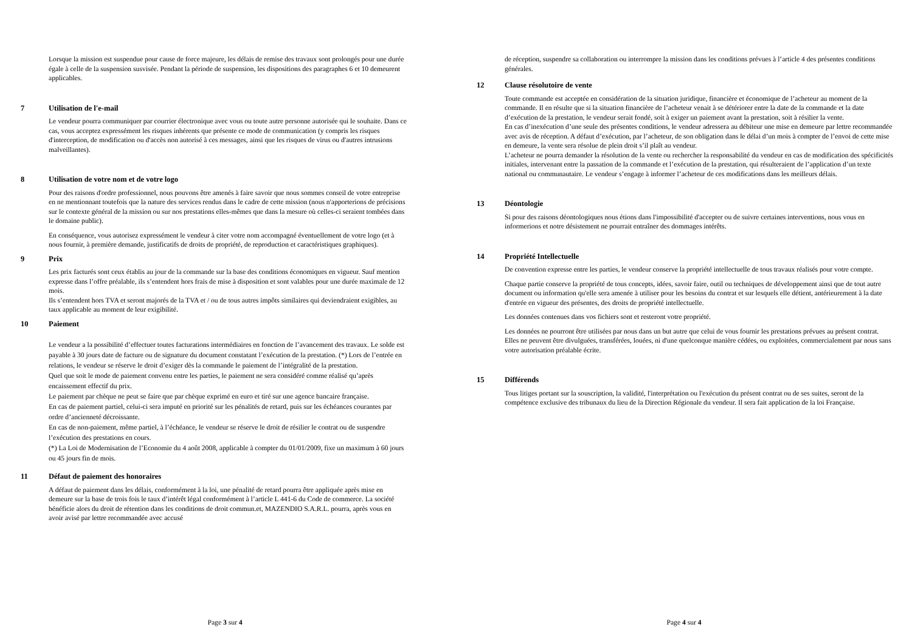Lorsque la mission est suspendue pour cause de force majeure, les délais de remise des travaux sont prolongés pour une durée égale à celle de la suspension susvisée. Pendant la période de suspension, les dispositions des paragraphes 6 et 10 demeurent applicables.
7 Utilisation de l'e-mail
Le vendeur pourra communiquer par courrier électronique avec vous ou toute autre personne autorisée qui le souhaite. Dans ce cas, vous acceptez expressément les risques inhérents que présente ce mode de communication (y compris les risques d'interception, de modification ou d'accès non autorisé à ces messages, ainsi que les risques de virus ou d'autres intrusions malveillantes).
8 Utilisation de votre nom et de votre logo
Pour des raisons d'ordre professionnel, nous pouvons être amenés à faire savoir que nous sommes conseil de votre entreprise en ne mentionnant toutefois que la nature des services rendus dans le cadre de cette mission (nous n'apporterions de précisions sur le contexte général de la mission ou sur nos prestations elles-mêmes que dans la mesure où celles-ci seraient tombées dans le domaine public).
En conséquence, vous autorisez expressément le vendeur à citer votre nom accompagné éventuellement de votre logo (et à nous fournir, à première demande, justificatifs de droits de propriété, de reproduction et caractéristiques graphiques).
9 Prix
Les prix facturés sont ceux établis au jour de la commande sur la base des conditions économiques en vigueur. Sauf mention expresse dans l’offre préalable, ils s’entendent hors frais de mise à disposition et sont valables pour une durée maximale de 12 mois.
Ils s’entendent hors TVA et seront majorés de la TVA et / ou de tous autres impôts similaires qui deviendraient exigibles, au taux applicable au moment de leur exigibilité.
10 Paiement
Le vendeur a la possibilité d’effectuer toutes facturations intermédiaires en fonction de l’avancement des travaux. Le solde est payable à 30 jours date de facture ou de signature du document constatant l’exécution de la prestation. (*) Lors de l’entrée en relations, le vendeur se réserve le droit d’exiger dès la commande le paiement de l’intégralité de la prestation.
Quel que soit le mode de paiement convenu entre les parties, le paiement ne sera considéré comme réalisé qu’après encaissement effectif du prix.
Le paiement par chèque ne peut se faire que par chèque exprimé en euro et tiré sur une agence bancaire française.
En cas de paiement partiel, celui-ci sera imputé en priorité sur les pénalités de retard, puis sur les échéances courantes par ordre d’ancienneté décroissante.
En cas de non-paiement, même partiel, à l’échéance, le vendeur se réserve le droit de résilier le contrat ou de suspendre l’exécution des prestations en cours.
(*) La Loi de Modernisation de l’Economie du 4 août 2008, applicable à compter du 01/01/2009, fixe un maximum à 60 jours ou 45 jours fin de mois.
11 Défaut de paiement des honoraires
A défaut de paiement dans les délais, conformément à la loi, une pénalité de retard pourra être appliquée après mise en demeure sur la base de trois fois le taux d’intérêt légal conformément à l’article L 441-6 du Code de commerce. La société bénéficie alors du droit de rétention dans les conditions de droit commun.et, MAZENDIO S.A.R.L. pourra, après vous en avoir avisé par lettre recommandée avec accusé
Page 3 sur 4
de réception, suspendre sa collaboration ou interrompre la mission dans les conditions prévues à l’article 4 des présentes conditions générales.
12 Clause résolutoire de vente
Toute commande est acceptée en considération de la situation juridique, financière et économique de l’acheteur au moment de la commande. Il en résulte que si la situation financière de l’acheteur venait à se détériorer entre la date de la commande et la date d’exécution de la prestation, le vendeur serait fondé, soit à exiger un paiement avant la prestation, soit à résilier la vente.
En cas d’inexécution d’une seule des présentes conditions, le vendeur adressera au débiteur une mise en demeure par lettre recommandée avec avis de réception. A défaut d’exécution, par l’acheteur, de son obligation dans le délai d’un mois à compter de l’envoi de cette mise en demeure, la vente sera résolue de plein droit s’il plaît au vendeur.
L’acheteur ne pourra demander la résolution de la vente ou rechercher la responsabilité du vendeur en cas de modification des spécificités initiales, intervenant entre la passation de la commande et l’exécution de la prestation, qui résulteraient de l’application d’un texte national ou communautaire. Le vendeur s’engage à informer l’acheteur de ces modifications dans les meilleurs délais.
13 Déontologie
Si pour des raisons déontologiques nous étions dans l'impossibilité d'accepter ou de suivre certaines interventions, nous vous en informerions et notre désistement ne pourrait entraîner des dommages intérêts.
14 Propriété Intellectuelle
De convention expresse entre les parties, le vendeur conserve la propriété intellectuelle de tous travaux réalisés pour votre compte.
Chaque partie conserve la propriété de tous concepts, idées, savoir faire, outil ou techniques de développement ainsi que de tout autre document ou information qu'elle sera amenée à utiliser pour les besoins du contrat et sur lesquels elle détient, antérieurement à la date d'entrée en vigueur des présentes, des droits de propriété intellectuelle.
Les données contenues dans vos fichiers sont et resteront votre propriété.
Les données ne pourront être utilisées par nous dans un but autre que celui de vous fournir les prestations prévues au présent contrat. Elles ne peuvent être divulguées, transférées, louées, ni d'une quelconque manière cédées, ou exploitées, commercialement par nous sans votre autorisation préalable écrite.
15 Différends
Tous litiges portant sur la souscription, la validité, l'interprétation ou l'exécution du présent contrat ou de ses suites, seront de la compétence exclusive des tribunaux du lieu de la Direction Régionale du vendeur. Il sera fait application de la loi Française.
Page 4 sur 4